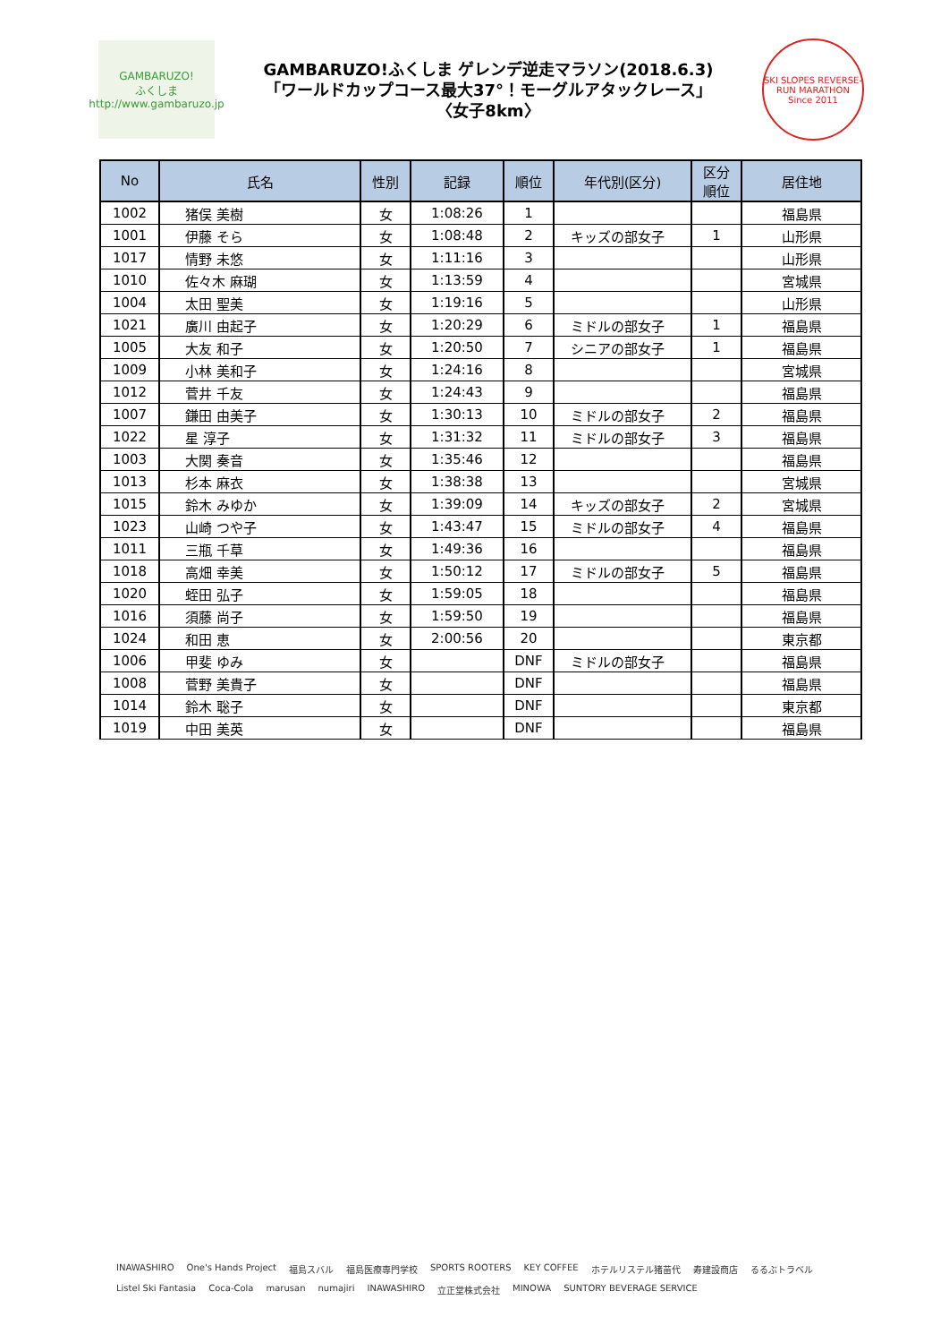GAMBARUZO!
ふくしま
http://www.gambaruzo.jp
GAMBARUZO!ふくしま ゲレンデ逆走マラソン(2018.6.3)
「ワールドカップコース最大37°！モーグルアタックレース」
〈女子8km〉
SKI SLOPES REVERSE-RUN MARATHON
Since 2011
| No | 氏名 | 性別 | 記録 | 順位 | 年代別(区分) | 区分 順位 | 居住地 |
| --- | --- | --- | --- | --- | --- | --- | --- |
| 1002 | 猪俣 美樹 | 女 | 1:08:26 | 1 | | | 福島県 |
| 1001 | 伊藤 そら | 女 | 1:08:48 | 2 | キッズの部女子 | 1 | 山形県 |
| 1017 | 情野 未悠 | 女 | 1:11:16 | 3 | | | 山形県 |
| 1010 | 佐々木 麻瑚 | 女 | 1:13:59 | 4 | | | 宮城県 |
| 1004 | 太田 聖美 | 女 | 1:19:16 | 5 | | | 山形県 |
| 1021 | 廣川 由起子 | 女 | 1:20:29 | 6 | ミドルの部女子 | 1 | 福島県 |
| 1005 | 大友 和子 | 女 | 1:20:50 | 7 | シニアの部女子 | 1 | 福島県 |
| 1009 | 小林 美和子 | 女 | 1:24:16 | 8 | | | 宮城県 |
| 1012 | 菅井 千友 | 女 | 1:24:43 | 9 | | | 福島県 |
| 1007 | 鎌田 由美子 | 女 | 1:30:13 | 10 | ミドルの部女子 | 2 | 福島県 |
| 1022 | 星 淳子 | 女 | 1:31:32 | 11 | ミドルの部女子 | 3 | 福島県 |
| 1003 | 大関 奏音 | 女 | 1:35:46 | 12 | | | 福島県 |
| 1013 | 杉本 麻衣 | 女 | 1:38:38 | 13 | | | 宮城県 |
| 1015 | 鈴木 みゆか | 女 | 1:39:09 | 14 | キッズの部女子 | 2 | 宮城県 |
| 1023 | 山崎 つや子 | 女 | 1:43:47 | 15 | ミドルの部女子 | 4 | 福島県 |
| 1011 | 三瓶 千草 | 女 | 1:49:36 | 16 | | | 福島県 |
| 1018 | 高畑 幸美 | 女 | 1:50:12 | 17 | ミドルの部女子 | 5 | 福島県 |
| 1020 | 蛭田 弘子 | 女 | 1:59:05 | 18 | | | 福島県 |
| 1016 | 須藤 尚子 | 女 | 1:59:50 | 19 | | | 福島県 |
| 1024 | 和田 恵 | 女 | 2:00:56 | 20 | | | 東京都 |
| 1006 | 甲斐 ゆみ | 女 | | DNF | ミドルの部女子 | | 福島県 |
| 1008 | 菅野 美貴子 | 女 | | DNF | | | 福島県 |
| 1014 | 鈴木 聡子 | 女 | | DNF | | | 東京都 |
| 1019 | 中田 美英 | 女 | | DNF | | | 福島県 |
INAWASHIRO One's Hands Project 福島スバル 福島医療専門学校 SPORTS ROOTERS KEY COFFEE ホテルリステル猪苗代 寿建設商店 るるぶトラベル Listel Ski Fantasia Coca-Cola marusan numajiri INAWASHIRO 立正堂株式会社 MINOWA SUNTORY BEVERAGE SERVICE